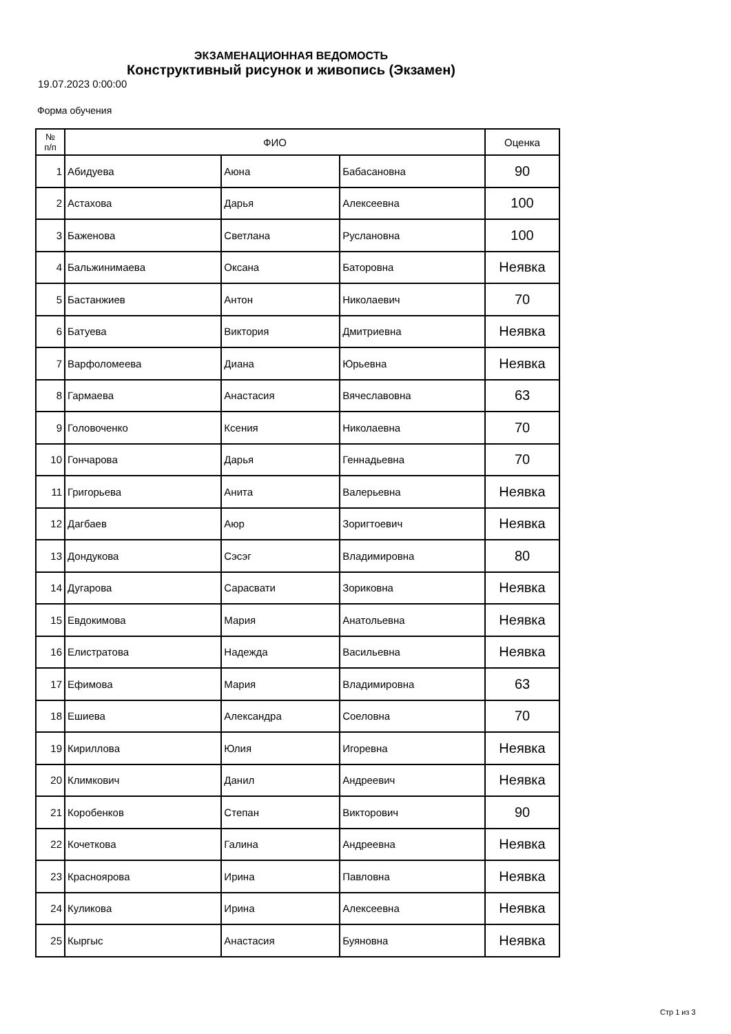ЭКЗАМЕНАЦИОННАЯ ВЕДОМОСТЬ
Конструктивный рисунок и живопись (Экзамен)
19.07.2023 0:00:00
Форма обучения
| № п/п | ФИО | | | Оценка |
| --- | --- | --- | --- | --- |
| 1 | Абидуева | Аюна | Бабасановна | 90 |
| 2 | Астахова | Дарья | Алексеевна | 100 |
| 3 | Баженова | Светлана | Руслановна | 100 |
| 4 | Бальжинимаева | Оксана | Баторовна | Неявка |
| 5 | Бастанжиев | Антон | Николаевич | 70 |
| 6 | Батуева | Виктория | Дмитриевна | Неявка |
| 7 | Варфоломеева | Диана | Юрьевна | Неявка |
| 8 | Гармаева | Анастасия | Вячеславовна | 63 |
| 9 | Головоченко | Ксения | Николаевна | 70 |
| 10 | Гончарова | Дарья | Геннадьевна | 70 |
| 11 | Григорьева | Анита | Валерьевна | Неявка |
| 12 | Дагбаев | Аюр | Зоригтоевич | Неявка |
| 13 | Дондукова | Сэсэг | Владимировна | 80 |
| 14 | Дугарова | Сарасвати | Зориковна | Неявка |
| 15 | Евдокимова | Мария | Анатольевна | Неявка |
| 16 | Елистратова | Надежда | Васильевна | Неявка |
| 17 | Ефимова | Мария | Владимировна | 63 |
| 18 | Ешиева | Александра | Соеловна | 70 |
| 19 | Кириллова | Юлия | Игоревна | Неявка |
| 20 | Климкович | Данил | Андреевич | Неявка |
| 21 | Коробенков | Степан | Викторович | 90 |
| 22 | Кочеткова | Галина | Андреевна | Неявка |
| 23 | Красноярова | Ирина | Павловна | Неявка |
| 24 | Куликова | Ирина | Алексеевна | Неявка |
| 25 | Кыргыс | Анастасия | Буяновна | Неявка |
Стр 1 из 3